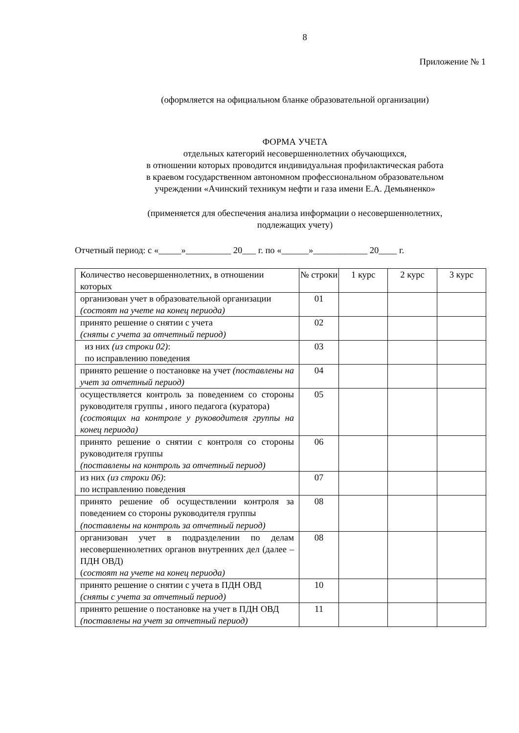8
Приложение № 1
(оформляется на официальном бланке образовательной организации)
ФОРМА УЧЕТА
отдельных категорий несовершеннолетних обучающихся,
в отношении которых проводится индивидуальная профилактическая работа
в краевом государственном автономном профессиональном образовательном
учреждении «Ачинский техникум нефти и газа имени Е.А. Демьяненко»
(применяется для обеспечения анализа информации о несовершеннолетних,
подлежащих учету)
Отчетный период: с «_____»__________ 20___ г. по «______»____________ 20____ г.
| Количество несовершеннолетних, в отношении которых | № строки | 1 курс | 2 курс | 3 курс |
| организован учет в образовательной организации (состоят на учете на конец периода) | 01 | | | |
| принято решение о снятии с учета (сняты с учета за отчетный период) | 02 | | | |
| из них (из строки 02) : по исправлению поведения | 03 | | | |
| принято решение о постановке на учет (поставлены на учет за отчетный период) | 04 | | | |
| осуществляется контроль за поведением со стороны руководителя группы , иного педагога (куратора) (состоящих на контроле у руководителя группы на конец периода) | 05 | | | |
| принято решение о снятии с контроля со стороны руководителя группы (поставлены на контроль за отчетный период) | 06 | | | |
| из них (из строки 06) : по исправлению поведения | 07 | | | |
| принято решение об осуществлении контроля за поведением со стороны руководителя группы (поставлены на контроль за отчетный период) | 08 | | | |
| организован учет в подразделении по делам несовершеннолетних органов внутренних дел (далее – ПДН ОВД) ( состоят на учете на конец периода) | 08 | | | |
| принято решение о снятии с учета в ПДН ОВД (сняты с учета за отчетный период) | 10 | | | |
| принято решение о постановке на учет в ПДН ОВД (поставлены на учет за отчетный период) | 11 | | | |